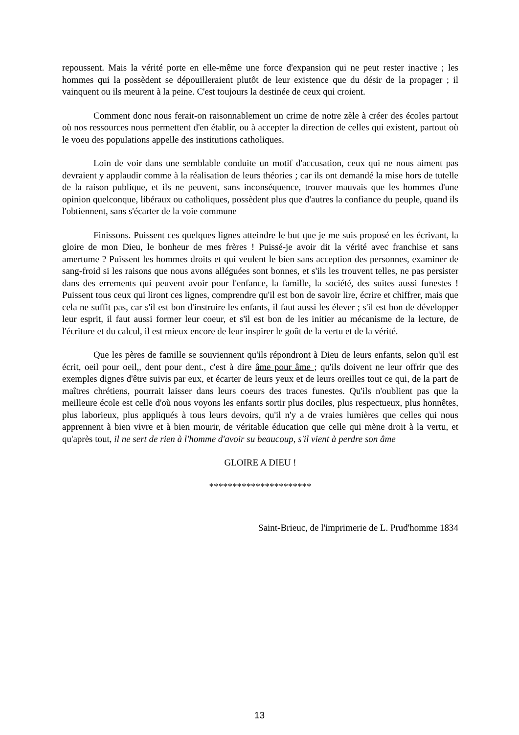repoussent. Mais la vérité porte en elle-même une force d'expansion qui ne peut rester inactive ; les hommes qui la possèdent se dépouilleraient plutôt de leur existence que du désir de la propager ; il vainquent ou ils meurent à la peine. C'est toujours la destinée de ceux qui croient.
Comment donc nous ferait-on raisonnablement un crime de notre zèle à créer des écoles partout où nos ressources nous permettent d'en établir, ou à accepter la direction de celles qui existent, partout où le voeu des populations appelle des institutions catholiques.
Loin de voir dans une semblable conduite un motif d'accusation, ceux qui ne nous aiment pas devraient y applaudir comme à la réalisation de leurs théories ; car ils ont demandé la mise hors de tutelle de la raison publique, et ils ne peuvent, sans inconséquence, trouver mauvais que les hommes d'une opinion quelconque, libéraux ou catholiques, possèdent plus que d'autres la confiance du peuple, quand ils l'obtiennent, sans s'écarter de la voie commune
Finissons. Puissent ces quelques lignes atteindre le but que je me suis proposé en les écrivant, la gloire de mon Dieu, le bonheur de mes frères ! Puissé-je avoir dit la vérité avec franchise et sans amertume ? Puissent les hommes droits et qui veulent le bien sans acception des personnes, examiner de sang-froid si les raisons que nous avons alléguées sont bonnes, et s'ils les trouvent telles, ne pas persister dans des errements qui peuvent avoir pour l'enfance, la famille, la société, des suites aussi funestes ! Puissent tous ceux qui liront ces lignes, comprendre qu'il est bon de savoir lire, écrire et chiffrer, mais que cela ne suffit pas, car s'il est bon d'instruire les enfants, il faut aussi les élever ; s'il est bon de développer leur esprit, il faut aussi former leur coeur, et s'il est bon de les initier au mécanisme de la lecture, de l'écriture et du calcul, il est mieux encore de leur inspirer le goût de la vertu et de la vérité.
Que les pères de famille se souviennent qu'ils répondront à Dieu de leurs enfants, selon qu'il est écrit, oeil pour oeil,, dent pour dent., c'est à dire âme pour âme ; qu'ils doivent ne leur offrir que des exemples dignes d'être suivis par eux, et écarter de leurs yeux et de leurs oreilles tout ce qui, de la part de maîtres chrétiens, pourrait laisser dans leurs coeurs des traces funestes. Qu'ils n'oublient pas que la meilleure école est celle d'où nous voyons les enfants sortir plus dociles, plus respectueux, plus honnêtes, plus laborieux, plus appliqués à tous leurs devoirs, qu'il n'y a de vraies lumières que celles qui nous apprennent à bien vivre et à bien mourir, de véritable éducation que celle qui mène droit à la vertu, et qu'après tout, il ne sert de rien à l'homme d'avoir su beaucoup, s'il vient à perdre son âme
GLOIRE A DIEU !
**********************
Saint-Brieuc, de l'imprimerie de L. Prud'homme 1834
13